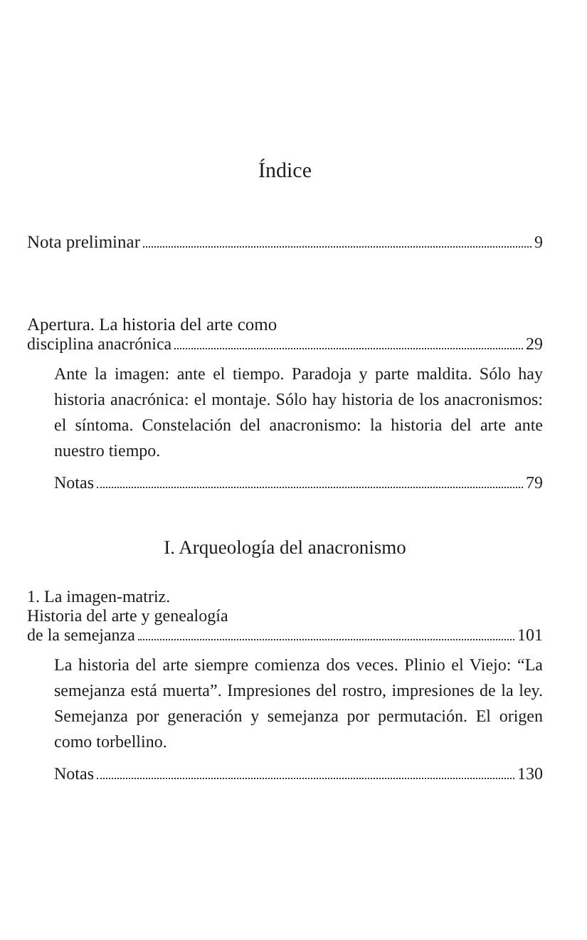Índice
Nota preliminar 9
Apertura. La historia del arte como
disciplina anacrónica 29
Ante la imagen: ante el tiempo. Paradoja y parte maldita. Sólo hay historia anacrónica: el montaje. Sólo hay historia de los anacronismos: el síntoma. Constelación del anacronismo: la historia del arte ante nuestro tiempo.
Notas 79
I. Arqueología del anacronismo
1. La imagen-matriz.
Historia del arte y genealogía
de la semejanza 101
La historia del arte siempre comienza dos veces. Plinio el Viejo: “La semejanza está muerta”. Impresiones del rostro, impresiones de la ley. Semejanza por generación y semejanza por permutación. El origen como torbellino.
Notas 130